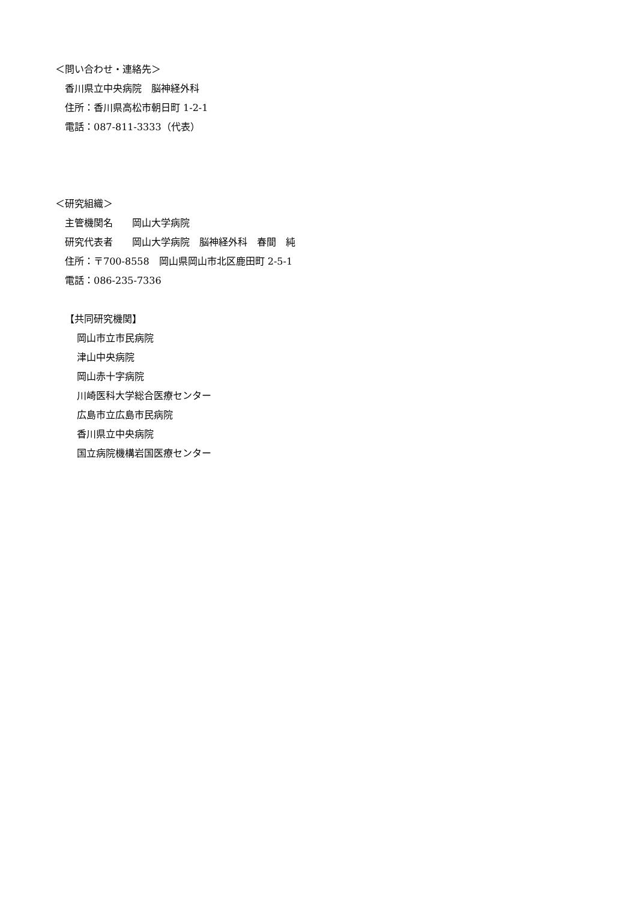＜問い合わせ・連絡先＞
香川県立中央病院　脳神経外科
住所：香川県高松市朝日町 1-2-1
電話：087-811-3333（代表）
＜研究組織＞
主管機関名　　岡山大学病院
研究代表者　　岡山大学病院　脳神経外科　春間　純
住所：〒700-8558　岡山県岡山市北区鹿田町 2-5-1
電話：086-235-7336
【共同研究機関】
岡山市立市民病院
津山中央病院
岡山赤十字病院
川崎医科大学総合医療センター
広島市立広島市民病院
香川県立中央病院
国立病院機構岩国医療センター